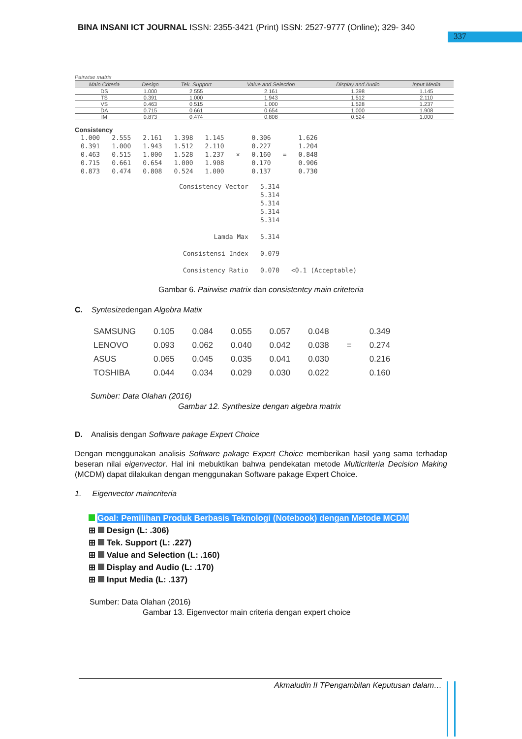BINA INSANI ICT JOURNAL ISSN: 2355-3421 (Print) ISSN: 2527-9777 (Online); 329- 340
337
Pairwise matrix
| Main Criteria | Design | Tek. Support | Value and Selection | Display and Audio | Input Media |
| --- | --- | --- | --- | --- | --- |
| DS | 1.000 | 2.555 | 2.161 | 1.398 | 1.145 |
| TS | 0.391 | 1.000 | 1.943 | 1.512 | 2.110 |
| VS | 0.463 | 0.515 | 1.000 | 1.528 | 1.237 |
| DA | 0.715 | 0.661 | 0.654 | 1.000 | 1.908 |
| IM | 0.873 | 0.474 | 0.808 | 0.524 | 1.000 |
Consistency
| 1.000 | 2.555 | 2.161 | 1.398 | 1.145 | | 0.306 | | 1.626 |
| 0.391 | 1.000 | 1.943 | 1.512 | 2.110 | | 0.227 | | 1.204 |
| 0.463 | 0.515 | 1.000 | 1.528 | 1.237 | × | 0.160 | = | 0.848 |
| 0.715 | 0.661 | 0.654 | 1.000 | 1.908 | | 0.170 | | 0.906 |
| 0.873 | 0.474 | 0.808 | 0.524 | 1.000 | | 0.137 | | 0.730 |
| Consistency Vector | 5.314 | |
| | 5.314 | |
| | 5.314 | |
| | 5.314 | |
| | 5.314 | |
| Lamda Max | 5.314 | |
| Consistensi Index | 0.079 | |
| Consistency Ratio | 0.070 | <0.1 (Acceptable) |
Gambar 6. Pairwise matrix dan consistentcy main criteteria
C. Syntesizedengan Algebra Matix
| SAMSUNG | 0.105 | 0.084 | 0.055 | 0.057 | 0.048 | | 0.349 |
| LENOVO | 0.093 | 0.062 | 0.040 | 0.042 | 0.038 | = | 0.274 |
| ASUS | 0.065 | 0.045 | 0.035 | 0.041 | 0.030 | | 0.216 |
| TOSHIBA | 0.044 | 0.034 | 0.029 | 0.030 | 0.022 | | 0.160 |
Sumber: Data Olahan (2016)
Gambar 12. Synthesize dengan algebra matrix
D. Analisis dengan Software pakage Expert Choice
Dengan menggunakan analisis Software pakage Expert Choice memberikan hasil yang sama terhadap beseran nilai eigenvector. Hal ini mebuktikan bahwa pendekatan metode Multicriteria Decision Making (MCDM) dapat dilakukan dengan menggunakan Software pakage Expert Choice.
1. Eigenvector maincriteria
Goal: Pemilihan Produk Berbasis Teknologi (Notebook) dengan Metode MCDM
⊞ Design (L: .306)
⊞ Tek. Support (L: .227)
⊞ Value and Selection (L: .160)
⊞ Display and Audio (L: .170)
⊞ Input Media (L: .137)
Sumber: Data Olahan (2016)
Gambar 13. Eigenvector main criteria dengan expert choice
Akmaludin II TPengambilan Keputusan dalam…